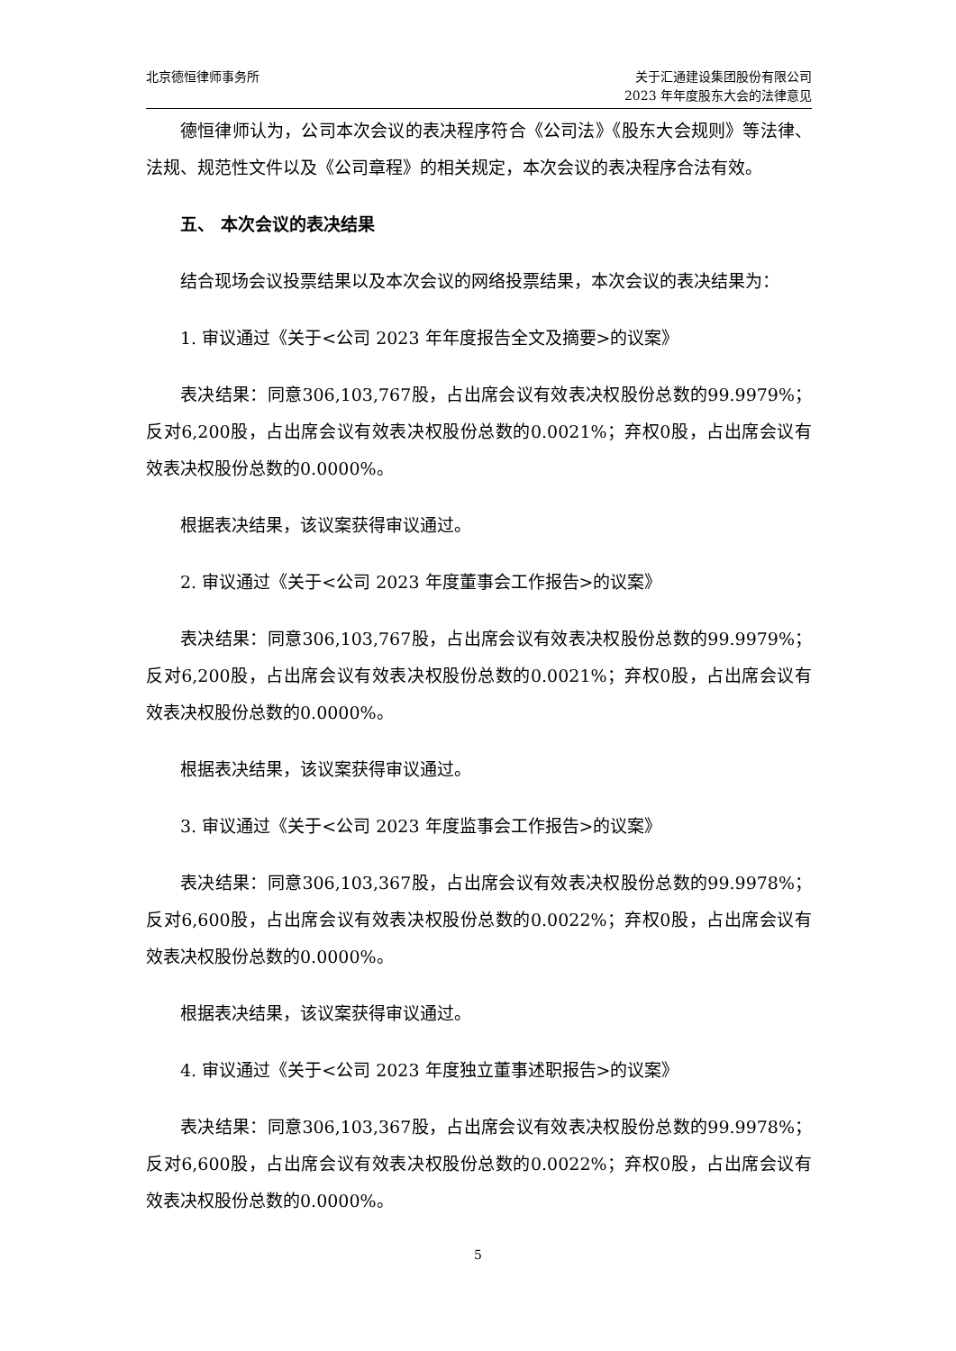北京德恒律师事务所 关于汇通建设集团股份有限公司
2023 年年度股东大会的法律意见
德恒律师认为，公司本次会议的表决程序符合《公司法》《股东大会规则》等法律、法规、规范性文件以及《公司章程》的相关规定，本次会议的表决程序合法有效。
五、 本次会议的表决结果
结合现场会议投票结果以及本次会议的网络投票结果，本次会议的表决结果为：
1. 审议通过《关于<公司 2023 年年度报告全文及摘要>的议案》
表决结果：同意306,103,767股，占出席会议有效表决权股份总数的99.9979%；反对6,200股，占出席会议有效表决权股份总数的0.0021%；弃权0股，占出席会议有效表决权股份总数的0.0000%。
根据表决结果，该议案获得审议通过。
2. 审议通过《关于<公司 2023 年度董事会工作报告>的议案》
表决结果：同意306,103,767股，占出席会议有效表决权股份总数的99.9979%；反对6,200股，占出席会议有效表决权股份总数的0.0021%；弃权0股，占出席会议有效表决权股份总数的0.0000%。
根据表决结果，该议案获得审议通过。
3. 审议通过《关于<公司 2023 年度监事会工作报告>的议案》
表决结果：同意306,103,367股，占出席会议有效表决权股份总数的99.9978%；反对6,600股，占出席会议有效表决权股份总数的0.0022%；弃权0股，占出席会议有效表决权股份总数的0.0000%。
根据表决结果，该议案获得审议通过。
4. 审议通过《关于<公司 2023 年度独立董事述职报告>的议案》
表决结果：同意306,103,367股，占出席会议有效表决权股份总数的99.9978%；反对6,600股，占出席会议有效表决权股份总数的0.0022%；弃权0股，占出席会议有效表决权股份总数的0.0000%。
5